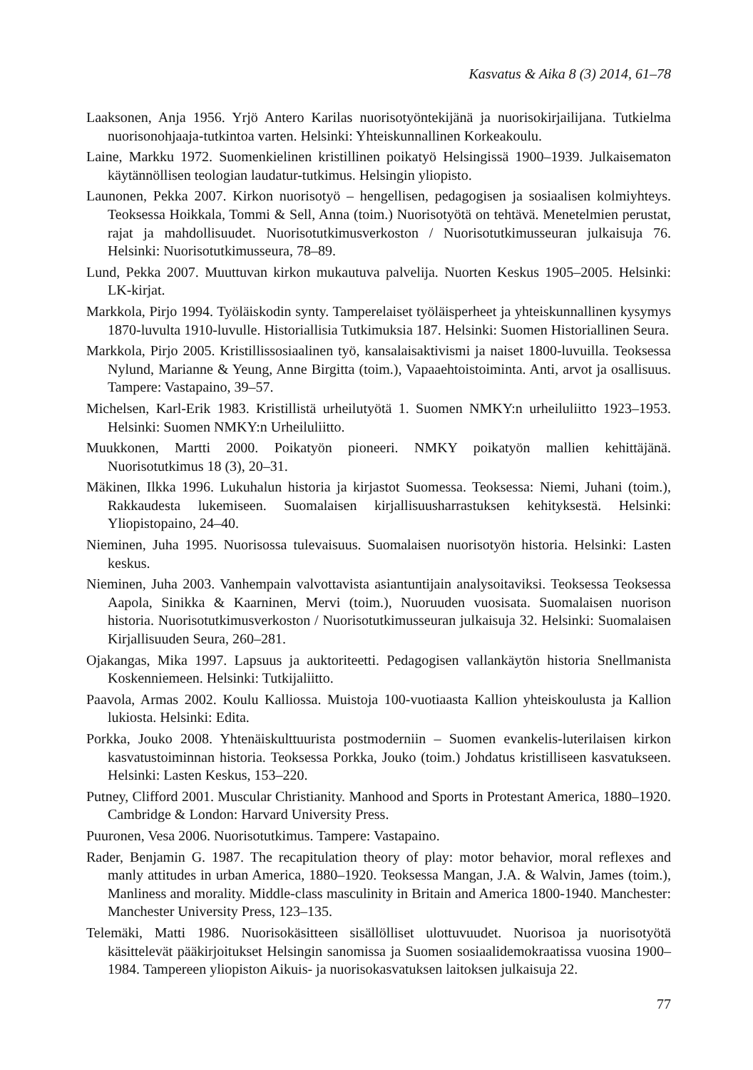Kasvatus & Aika 8 (3) 2014, 61–78
Laaksonen, Anja 1956. Yrjö Antero Karilas nuorisotyöntekijänä ja nuorisokirjailijana. Tutkielma nuorisonohjaaja-tutkintoa varten. Helsinki: Yhteiskunnallinen Korkeakoulu.
Laine, Markku 1972. Suomenkielinen kristillinen poikatyö Helsingissä 1900–1939. Julkaisematon käytännöllisen teologian laudatur-tutkimus. Helsingin yliopisto.
Launonen, Pekka 2007. Kirkon nuorisotyö – hengellisen, pedagogisen ja sosiaalisen kolmiyhteys. Teoksessa Hoikkala, Tommi & Sell, Anna (toim.) Nuorisotyötä on tehtävä. Menetelmien perustat, rajat ja mahdollisuudet. Nuorisotutkimusverkoston / Nuorisotutkimusseuran julkaisuja 76. Helsinki: Nuorisotutkimusseura, 78–89.
Lund, Pekka 2007. Muuttuvan kirkon mukautuva palvelija. Nuorten Keskus 1905–2005. Helsinki: LK-kirjat.
Markkola, Pirjo 1994. Työläiskodin synty. Tamperelaiset työläisperheet ja yhteiskunnallinen kysymys 1870-luvulta 1910-luvulle. Historiallisia Tutkimuksia 187. Helsinki: Suomen Historiallinen Seura.
Markkola, Pirjo 2005. Kristillissosiaalinen työ, kansalaisaktivismi ja naiset 1800-luvuilla. Teoksessa Nylund, Marianne & Yeung, Anne Birgitta (toim.), Vapaaehtoistoiminta. Anti, arvot ja osallisuus. Tampere: Vastapaino, 39–57.
Michelsen, Karl-Erik 1983. Kristillistä urheilutyötä 1. Suomen NMKY:n urheiluliitto 1923–1953. Helsinki: Suomen NMKY:n Urheiluliitto.
Muukkonen, Martti 2000. Poikatyön pioneeri. NMKY poikatyön mallien kehittäjänä. Nuorisotutkimus 18 (3), 20–31.
Mäkinen, Ilkka 1996. Lukuhalun historia ja kirjastot Suomessa. Teoksessa: Niemi, Juhani (toim.), Rakkaudesta lukemiseen. Suomalaisen kirjallisuusharrastuksen kehityksestä. Helsinki: Yliopistopaino, 24–40.
Nieminen, Juha 1995. Nuorisossa tulevaisuus. Suomalaisen nuorisotyön historia. Helsinki: Lasten keskus.
Nieminen, Juha 2003. Vanhempain valvottavista asiantuntijain analysoitaviksi. Teoksessa Teoksessa Aapola, Sinikka & Kaarninen, Mervi (toim.), Nuoruuden vuosisata. Suomalaisen nuorison historia. Nuorisotutkimusverkoston / Nuorisotutkimusseuran julkaisuja 32. Helsinki: Suomalaisen Kirjallisuuden Seura, 260–281.
Ojakangas, Mika 1997. Lapsuus ja auktoriteetti. Pedagogisen vallankäytön historia Snellmanista Koskenniemeen. Helsinki: Tutkijaliitto.
Paavola, Armas 2002. Koulu Kalliossa. Muistoja 100-vuotiaasta Kallion yhteiskoulusta ja Kallion lukiosta. Helsinki: Edita.
Porkka, Jouko 2008. Yhtenäiskulttuurista postmoderniin – Suomen evankelis-luterilaisen kirkon kasvatustoiminnan historia. Teoksessa Porkka, Jouko (toim.) Johdatus kristilliseen kasvatukseen. Helsinki: Lasten Keskus, 153–220.
Putney, Clifford 2001. Muscular Christianity. Manhood and Sports in Protestant America, 1880–1920. Cambridge & London: Harvard University Press.
Puuronen, Vesa 2006. Nuorisotutkimus. Tampere: Vastapaino.
Rader, Benjamin G. 1987. The recapitulation theory of play: motor behavior, moral reflexes and manly attitudes in urban America, 1880–1920. Teoksessa Mangan, J.A. & Walvin, James (toim.), Manliness and morality. Middle-class masculinity in Britain and America 1800-1940. Manchester: Manchester University Press, 123–135.
Telemäki, Matti 1986. Nuorisokäsitteen sisällölliset ulottuvuudet. Nuorisoa ja nuorisotyötä käsittelevät pääkirjoitukset Helsingin sanomissa ja Suomen sosiaalidemokraatissa vuosina 1900–1984. Tampereen yliopiston Aikuis- ja nuorisokasvatuksen laitoksen julkaisuja 22.
77